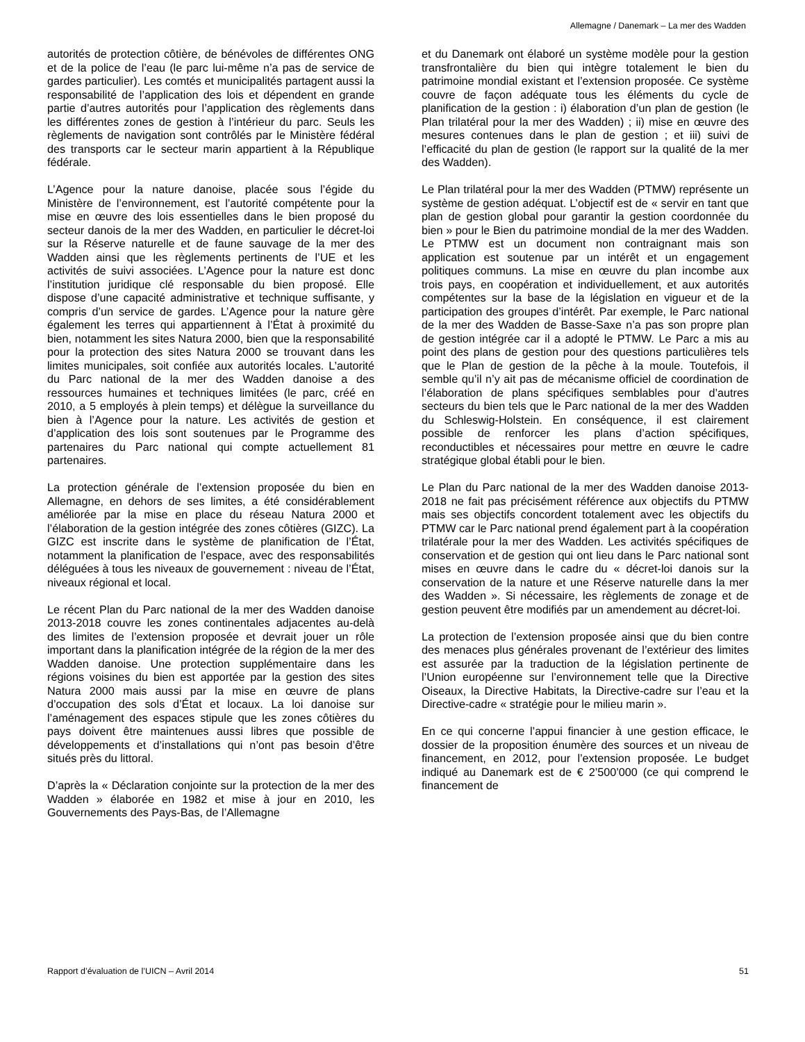Allemagne / Danemark – La mer des Wadden
autorités de protection côtière, de bénévoles de différentes ONG et de la police de l’eau (le parc lui-même n’a pas de service de gardes particulier). Les comtés et municipalités partagent aussi la responsabilité de l’application des lois et dépendent en grande partie d’autres autorités pour l’application des règlements dans les différentes zones de gestion à l’intérieur du parc. Seuls les règlements de navigation sont contrôlés par le Ministère fédéral des transports car le secteur marin appartient à la République fédérale.
L’Agence pour la nature danoise, placée sous l’égide du Ministère de l’environnement, est l’autorité compétente pour la mise en œuvre des lois essentielles dans le bien proposé du secteur danois de la mer des Wadden, en particulier le décret-loi sur la Réserve naturelle et de faune sauvage de la mer des Wadden ainsi que les règlements pertinents de l’UE et les activités de suivi associées. L’Agence pour la nature est donc l’institution juridique clé responsable du bien proposé. Elle dispose d’une capacité administrative et technique suffisante, y compris d’un service de gardes. L’Agence pour la nature gère également les terres qui appartiennent à l’État à proximité du bien, notamment les sites Natura 2000, bien que la responsabilité pour la protection des sites Natura 2000 se trouvant dans les limites municipales, soit confiée aux autorités locales. L’autorité du Parc national de la mer des Wadden danoise a des ressources humaines et techniques limitées (le parc, créé en 2010, a 5 employés à plein temps) et délègue la surveillance du bien à l’Agence pour la nature. Les activités de gestion et d’application des lois sont soutenues par le Programme des partenaires du Parc national qui compte actuellement 81 partenaires.
La protection générale de l’extension proposée du bien en Allemagne, en dehors de ses limites, a été considérablement améliorée par la mise en place du réseau Natura 2000 et l’élaboration de la gestion intégrée des zones côtières (GIZC). La GIZC est inscrite dans le système de planification de l’État, notamment la planification de l’espace, avec des responsabilités déléguées à tous les niveaux de gouvernement : niveau de l’État, niveaux régional et local.
Le récent Plan du Parc national de la mer des Wadden danoise 2013-2018 couvre les zones continentales adjacentes au-delà des limites de l’extension proposée et devrait jouer un rôle important dans la planification intégrée de la région de la mer des Wadden danoise. Une protection supplémentaire dans les régions voisines du bien est apportée par la gestion des sites Natura 2000 mais aussi par la mise en œuvre de plans d’occupation des sols d’État et locaux. La loi danoise sur l’aménagement des espaces stipule que les zones côtières du pays doivent être maintenues aussi libres que possible de développements et d’installations qui n’ont pas besoin d’être situés près du littoral.
D’après la « Déclaration conjointe sur la protection de la mer des Wadden » élaborée en 1982 et mise à jour en 2010, les Gouvernements des Pays-Bas, de l’Allemagne
et du Danemark ont élaboré un système modèle pour la gestion transfrontalière du bien qui intègre totalement le bien du patrimoine mondial existant et l’extension proposée. Ce système couvre de façon adéquate tous les éléments du cycle de planification de la gestion : i) élaboration d’un plan de gestion (le Plan trilatéral pour la mer des Wadden) ; ii) mise en œuvre des mesures contenues dans le plan de gestion ; et iii) suivi de l’efficacité du plan de gestion (le rapport sur la qualité de la mer des Wadden).
Le Plan trilatéral pour la mer des Wadden (PTMW) représente un système de gestion adéquat. L’objectif est de « servir en tant que plan de gestion global pour garantir la gestion coordonnée du bien » pour le Bien du patrimoine mondial de la mer des Wadden. Le PTMW est un document non contraignant mais son application est soutenue par un intérêt et un engagement politiques communs. La mise en œuvre du plan incombe aux trois pays, en coopération et individuellement, et aux autorités compétentes sur la base de la législation en vigueur et de la participation des groupes d’intérêt. Par exemple, le Parc national de la mer des Wadden de Basse-Saxe n’a pas son propre plan de gestion intégrée car il a adopté le PTMW. Le Parc a mis au point des plans de gestion pour des questions particulières tels que le Plan de gestion de la pêche à la moule. Toutefois, il semble qu’il n’y ait pas de mécanisme officiel de coordination de l’élaboration de plans spécifiques semblables pour d’autres secteurs du bien tels que le Parc national de la mer des Wadden du Schleswig-Holstein. En conséquence, il est clairement possible de renforcer les plans d’action spécifiques, reconductibles et nécessaires pour mettre en œuvre le cadre stratégique global établi pour le bien.
Le Plan du Parc national de la mer des Wadden danoise 2013-2018 ne fait pas précisément référence aux objectifs du PTMW mais ses objectifs concordent totalement avec les objectifs du PTMW car le Parc national prend également part à la coopération trilatérale pour la mer des Wadden. Les activités spécifiques de conservation et de gestion qui ont lieu dans le Parc national sont mises en œuvre dans le cadre du « décret-loi danois sur la conservation de la nature et une Réserve naturelle dans la mer des Wadden ». Si nécessaire, les règlements de zonage et de gestion peuvent être modifiés par un amendement au décret-loi.
La protection de l’extension proposée ainsi que du bien contre des menaces plus générales provenant de l’extérieur des limites est assurée par la traduction de la législation pertinente de l’Union européenne sur l’environnement telle que la Directive Oiseaux, la Directive Habitats, la Directive-cadre sur l’eau et la Directive-cadre « stratégie pour le milieu marin ».
En ce qui concerne l’appui financier à une gestion efficace, le dossier de la proposition énumère des sources et un niveau de financement, en 2012, pour l’extension proposée. Le budget indiqué au Danemark est de € 2’500’000 (ce qui comprend le financement de
Rapport d’évaluation de l’UICN – Avril 2014 51